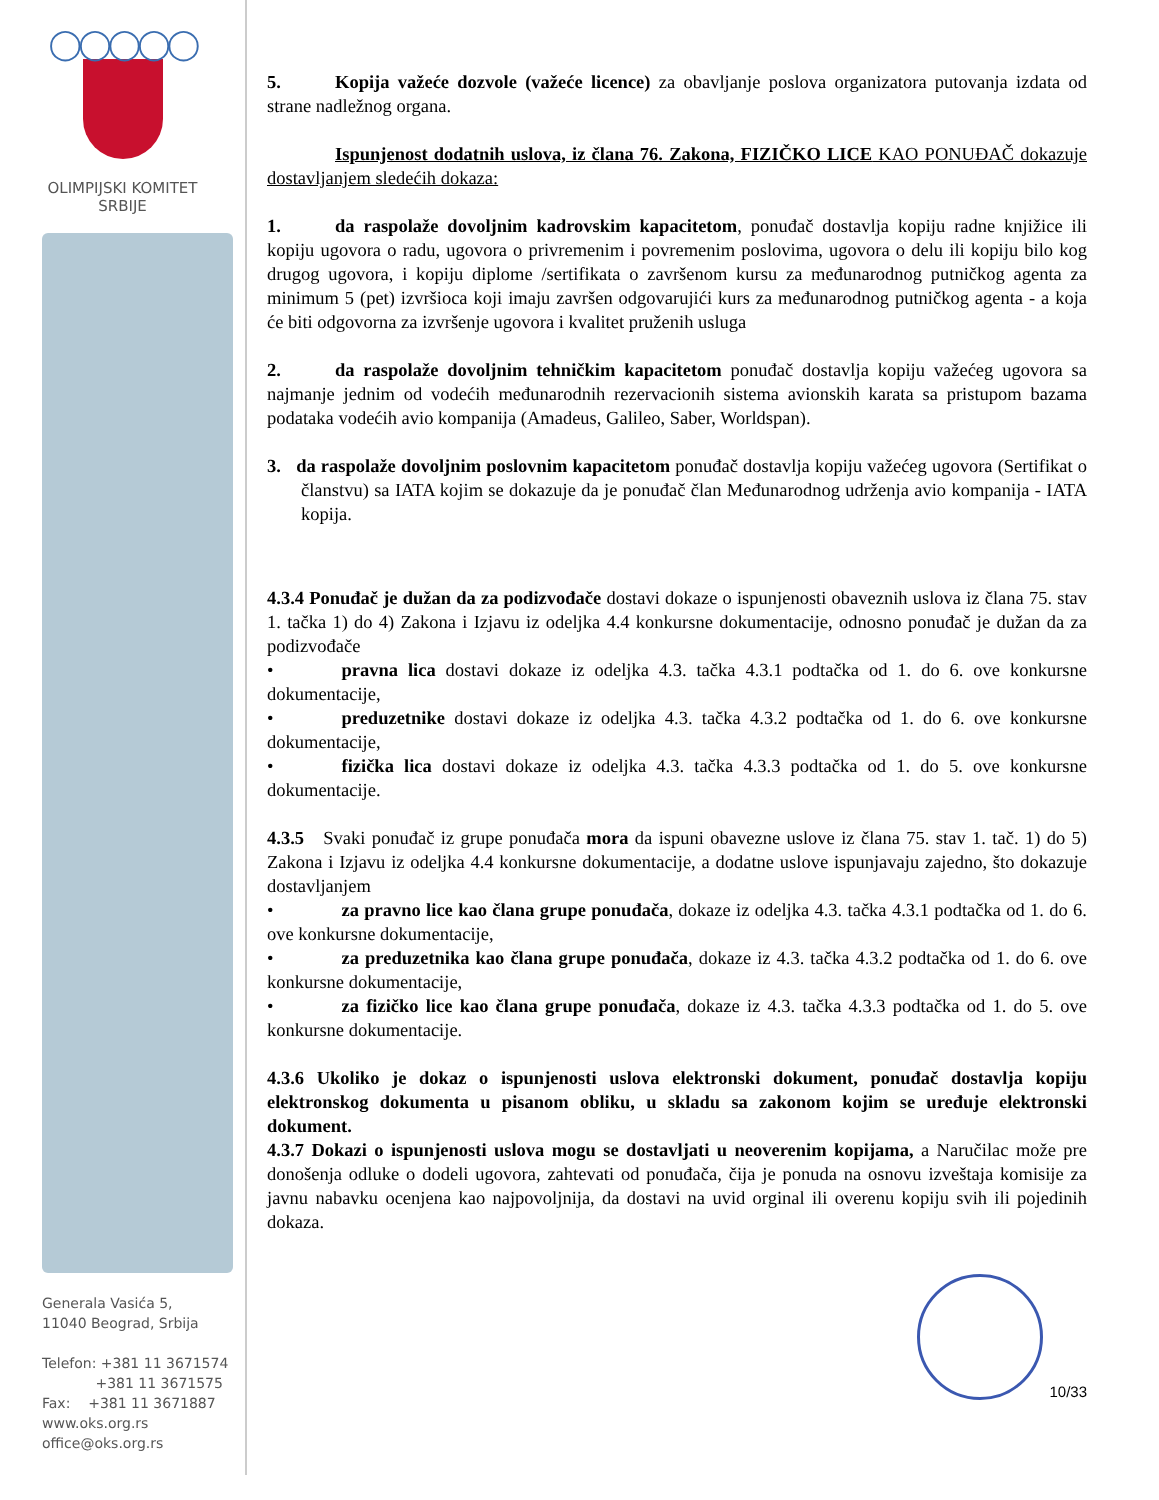◯◯◯◯◯
OLIMPIJSKI KOMITET
SRBIJE
Generala Vasića 5,
11040 Beograd, Srbija
Telefon: +381 11 3671574
+381 11 3671575
Fax: +381 11 3671887
www.oks.org.rs
office@oks.org.rs
5. Kopija važeće dozvole (važeće licence) za obavljanje poslova organizatora putovanja izdata od strane nadležnog organa.
Ispunjenost dodatnih uslova, iz člana 76. Zakona, FIZIČKO LICE KAO PONUĐAČ dokazuje dostavljanjem sledećih dokaza:
1. da raspolaže dovoljnim kadrovskim kapacitetom, ponuđač dostavlja kopiju radne knjižice ili kopiju ugovora o radu, ugovora o privremenim i povremenim poslovima, ugovora o delu ili kopiju bilo kog drugog ugovora, i kopiju diplome /sertifikata o završenom kursu za međunarodnog putničkog agenta za minimum 5 (pet) izvršioca koji imaju završen odgovarujići kurs za međunarodnog putničkog agenta - a koja će biti odgovorna za izvršenje ugovora i kvalitet pruženih usluga
2. da raspolaže dovoljnim tehničkim kapacitetom ponuđač dostavlja kopiju važećeg ugovora sa najmanje jednim od vodećih međunarodnih rezervacionih sistema avionskih karata sa pristupom bazama podataka vodećih avio kompanija (Amadeus, Galileo, Saber, Worldspan).
3. da raspolaže dovoljnim poslovnim kapacitetom ponuđač dostavlja kopiju važećeg ugovora (Sertifikat o članstvu) sa IATA kojim se dokazuje da je ponuđač član Međunarodnog udrženja avio kompanija - IATA kopija.
4.3.4 Ponuđač je dužan da za podizvođače dostavi dokaze o ispunjenosti obaveznih uslova iz člana 75. stav 1. tačka 1) do 4) Zakona i Izjavu iz odeljka 4.4 konkursne dokumentacije, odnosno ponuđač je dužan da za podizvođače
• pravna lica dostavi dokaze iz odeljka 4.3. tačka 4.3.1 podtačka od 1. do 6. ove konkursne dokumentacije,
• preduzetnike dostavi dokaze iz odeljka 4.3. tačka 4.3.2 podtačka od 1. do 6. ove konkursne dokumentacije,
• fizička lica dostavi dokaze iz odeljka 4.3. tačka 4.3.3 podtačka od 1. do 5. ove konkursne dokumentacije.
4.3.5 Svaki ponuđač iz grupe ponuđača mora da ispuni obavezne uslove iz člana 75. stav 1. tač. 1) do 5) Zakona i Izjavu iz odeljka 4.4 konkursne dokumentacije, a dodatne uslove ispunjavaju zajedno, što dokazuje dostavljanjem
• za pravno lice kao člana grupe ponuđača, dokaze iz odeljka 4.3. tačka 4.3.1 podtačka od 1. do 6. ove konkursne dokumentacije,
• za preduzetnika kao člana grupe ponuđača, dokaze iz 4.3. tačka 4.3.2 podtačka od 1. do 6. ove konkursne dokumentacije,
• za fizičko lice kao člana grupe ponuđača, dokaze iz 4.3. tačka 4.3.3 podtačka od 1. do 5. ove konkursne dokumentacije.
4.3.6 Ukoliko je dokaz o ispunjenosti uslova elektronski dokument, ponuđač dostavlja kopiju elektronskog dokumenta u pisanom obliku, u skladu sa zakonom kojim se uređuje elektronski dokument.
4.3.7 Dokazi o ispunjenosti uslova mogu se dostavljati u neoverenim kopijama, a Naručilac može pre donošenja odluke o dodeli ugovora, zahtevati od ponuđača, čija je ponuda na osnovu izveštaja komisije za javnu nabavku ocenjena kao najpovoljnija, da dostavi na uvid orginal ili overenu kopiju svih ili pojedinih dokaza.
10/33